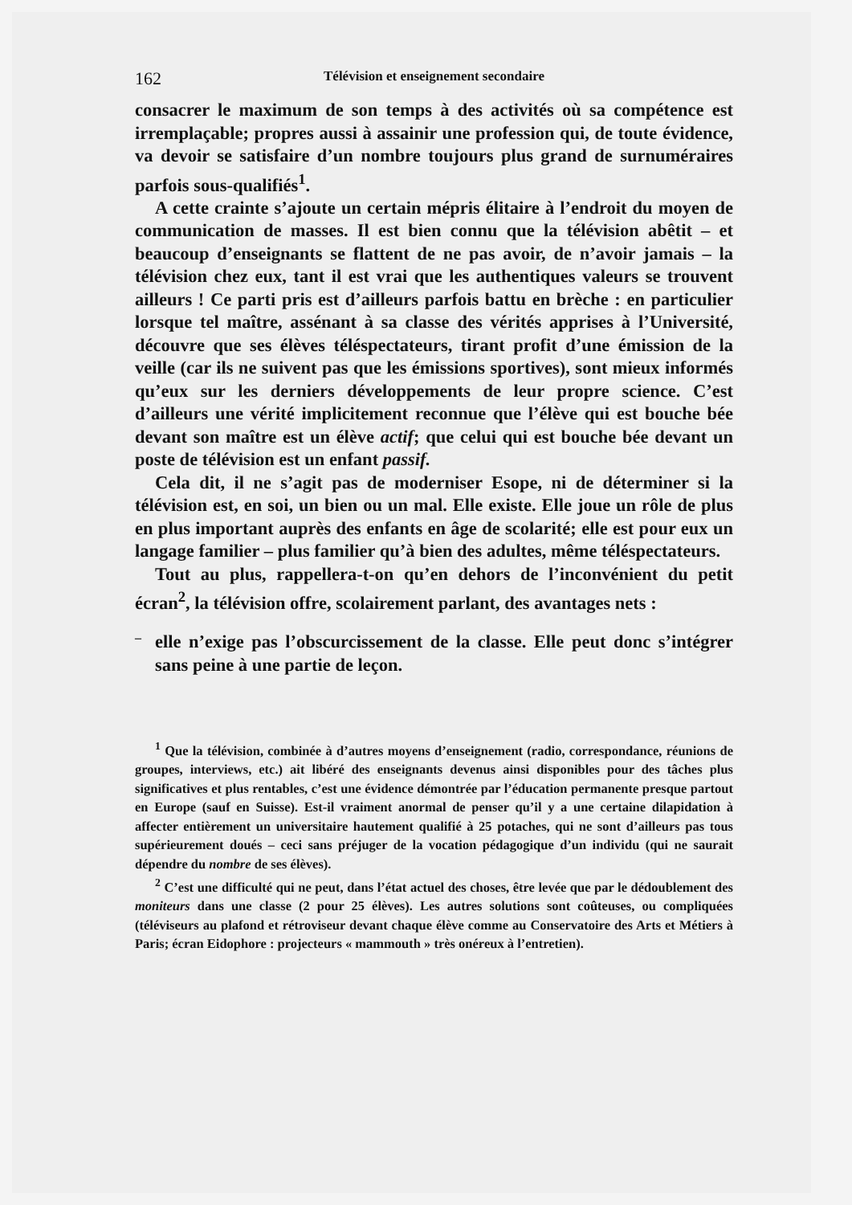162 Télévision et enseignement secondaire
consacrer le maximum de son temps à des activités où sa compétence est irremplaçable; propres aussi à assainir une profession qui, de toute évidence, va devoir se satisfaire d’un nombre toujours plus grand de surnuméraires parfois sous-qualifiés<sup>1</sup>.
A cette crainte s’ajoute un certain mépris élitaire à l’endroit du moyen de communication de masses. Il est bien connu que la télévision abêtit – et beaucoup d’enseignants se flattent de ne pas avoir, de n’avoir jamais – la télévision chez eux, tant il est vrai que les authentiques valeurs se trouvent ailleurs ! Ce parti pris est d’ailleurs parfois battu en brèche : en particulier lorsque tel maître, assénant à sa classe des vérités apprises à l’Université, découvre que ses élèves téléspectateurs, tirant profit d’une émission de la veille (car ils ne suivent pas que les émissions sportives), sont mieux informés qu’eux sur les derniers développements de leur propre science. C’est d’ailleurs une vérité implicitement reconnue que l’élève qui est bouche bée devant son maître est un élève actif; que celui qui est bouche bée devant un poste de télévision est un enfant passif.
Cela dit, il ne s’agit pas de moderniser Esope, ni de déterminer si la télévision est, en soi, un bien ou un mal. Elle existe. Elle joue un rôle de plus en plus important auprès des enfants en âge de scolarité; elle est pour eux un langage familier – plus familier qu’à bien des adultes, même téléspectateurs.
Tout au plus, rappellera-t-on qu’en dehors de l’inconvénient du petit écran<sup>2</sup>, la télévision offre, scolairement parlant, des avantages nets :
–
elle n’exige pas l’obscurcissement de la classe. Elle peut donc s’intégrer sans peine à une partie de leçon.
<sup>1</sup> Que la télévision, combinée à d’autres moyens d’enseignement (radio, correspondance, réunions de groupes, interviews, etc.) ait libéré des enseignants devenus ainsi disponibles pour des tâches plus significatives et plus rentables, c’est une évidence démontrée par l’éducation permanente presque partout en Europe (sauf en Suisse). Est-il vraiment anormal de penser qu’il y a une certaine dilapidation à affecter entièrement un universitaire hautement qualifié à 25 potaches, qui ne sont d’ailleurs pas tous supérieurement doués – ceci sans préjuger de la vocation pédagogique d’un individu (qui ne saurait dépendre du nombre de ses élèves).
<sup>2</sup> C’est une difficulté qui ne peut, dans l’état actuel des choses, être levée que par le dédoublement des moniteurs dans une classe (2 pour 25 élèves). Les autres solutions sont coûteuses, ou compliquées (téléviseurs au plafond et rétroviseur devant chaque élève comme au Conservatoire des Arts et Métiers à Paris; écran Eidophore : projecteurs « mammouth » très onéreux à l’entretien).